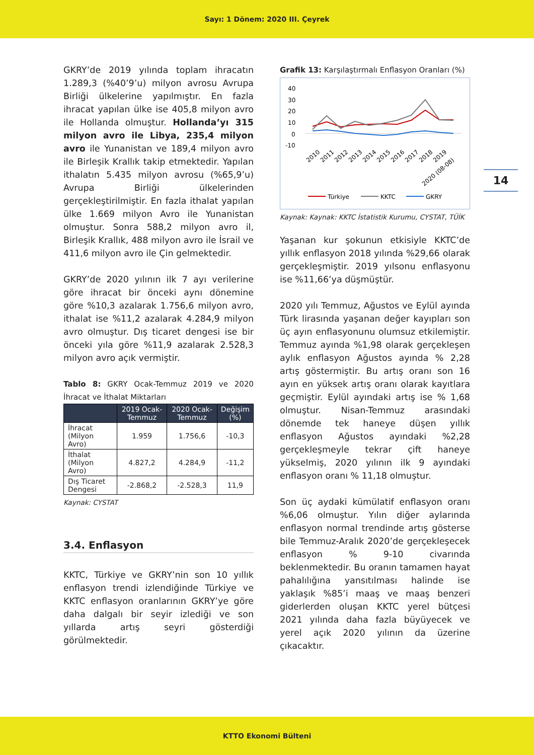Sayı: 1 Dönem: 2020 III. Çeyrek
14
GKRY’de 2019 yılında toplam ihracatın 1.289,3 (%40’9’u) milyon avrosu Avrupa Birliği ülkelerine yapılmıştır. En fazla ihracat yapılan ülke ise 405,8 milyon avro ile Hollanda olmuştur. Hollanda’yı 315 milyon avro ile Libya, 235,4 milyon avro ile Yunanistan ve 189,4 milyon avro ile Birleşik Krallık takip etmektedir. Yapılan ithalatın 5.435 milyon avrosu (%65,9’u) Avrupa Birliği ülkelerinden gerçekleştirilmiştir. En fazla ithalat yapılan ülke 1.669 milyon Avro ile Yunanistan olmuştur. Sonra 588,2 milyon avro il, Birleşik Krallık, 488 milyon avro ile İsrail ve 411,6 milyon avro ile Çin gelmektedir.
GKRY’de 2020 yılının ilk 7 ayı verilerine göre ihracat bir önceki aynı dönemine göre %10,3 azalarak 1.756,6 milyon avro, ithalat ise %11,2 azalarak 4.284,9 milyon avro olmuştur. Dış ticaret dengesi ise bir önceki yıla göre %11,9 azalarak 2.528,3 milyon avro açık vermiştir.
Tablo 8: GKRY Ocak-Temmuz 2019 ve 2020 İhracat ve İthalat Miktarları
| | 2019 Ocak-Temmuz | 2020 Ocak-Temmuz | Değişim (%) |
| --- | --- | --- | --- |
| İhracat (Milyon Avro) | 1.959 | 1.756,6 | -10,3 |
| İthalat (Milyon Avro) | 4.827,2 | 4.284,9 | -11,2 |
| Dış Ticaret Dengesi | -2.868,2 | -2.528,3 | 11,9 |
Kaynak: CYSTAT
3.4. Enflasyon
KKTC, Türkiye ve GKRY’nin son 10 yıllık enflasyon trendi izlendiğinde Türkiye ve KKTC enflasyon oranlarının GKRY’ye göre daha dalgalı bir seyir izlediği ve son yıllarda artış seyri gösterdiği görülmektedir.
Grafik 13: Karşılaştırmalı Enflasyon Oranları (%)
40
30
20
10
0
-10
2010
2011
2012
2013
2014
2015
2016
2017
2018
2019
2020 (08-08)
Türkiye
KKTC
GKRY
Kaynak: Kaynak: KKTC İstatistik Kurumu, CYSTAT, TÜİK
Yaşanan kur şokunun etkisiyle KKTC’de yıllık enflasyon 2018 yılında %29,66 olarak gerçekleşmiştir. 2019 yılsonu enflasyonu ise %11,66’ya düşmüştür.
2020 yılı Temmuz, Ağustos ve Eylül ayında Türk lirasında yaşanan değer kayıpları son üç ayın enflasyonunu olumsuz etkilemiştir. Temmuz ayında %1,98 olarak gerçekleşen aylık enflasyon Ağustos ayında % 2,28 artış göstermiştir. Bu artış oranı son 16 ayın en yüksek artış oranı olarak kayıtlara geçmiştir. Eylül ayındaki artış ise % 1,68 olmuştur. Nisan-Temmuz arasındaki dönemde tek haneye düşen yıllık enflasyon Ağustos ayındaki %2,28 gerçekleşmeyle tekrar çift haneye yükselmiş, 2020 yılının ilk 9 ayındaki enflasyon oranı % 11,18 olmuştur.
Son üç aydaki kümülatif enflasyon oranı %6,06 olmuştur. Yılın diğer aylarında enflasyon normal trendinde artış gösterse bile Temmuz-Aralık 2020’de gerçekleşecek enflasyon % 9-10 civarında beklenmektedir. Bu oranın tamamen hayat pahalılığına yansıtılması halinde ise yaklaşık %85’i maaş ve maaş benzeri giderlerden oluşan KKTC yerel bütçesi 2021 yılında daha fazla büyüyecek ve yerel açık 2020 yılının da üzerine çıkacaktır.
KTTO Ekonomi Bülteni